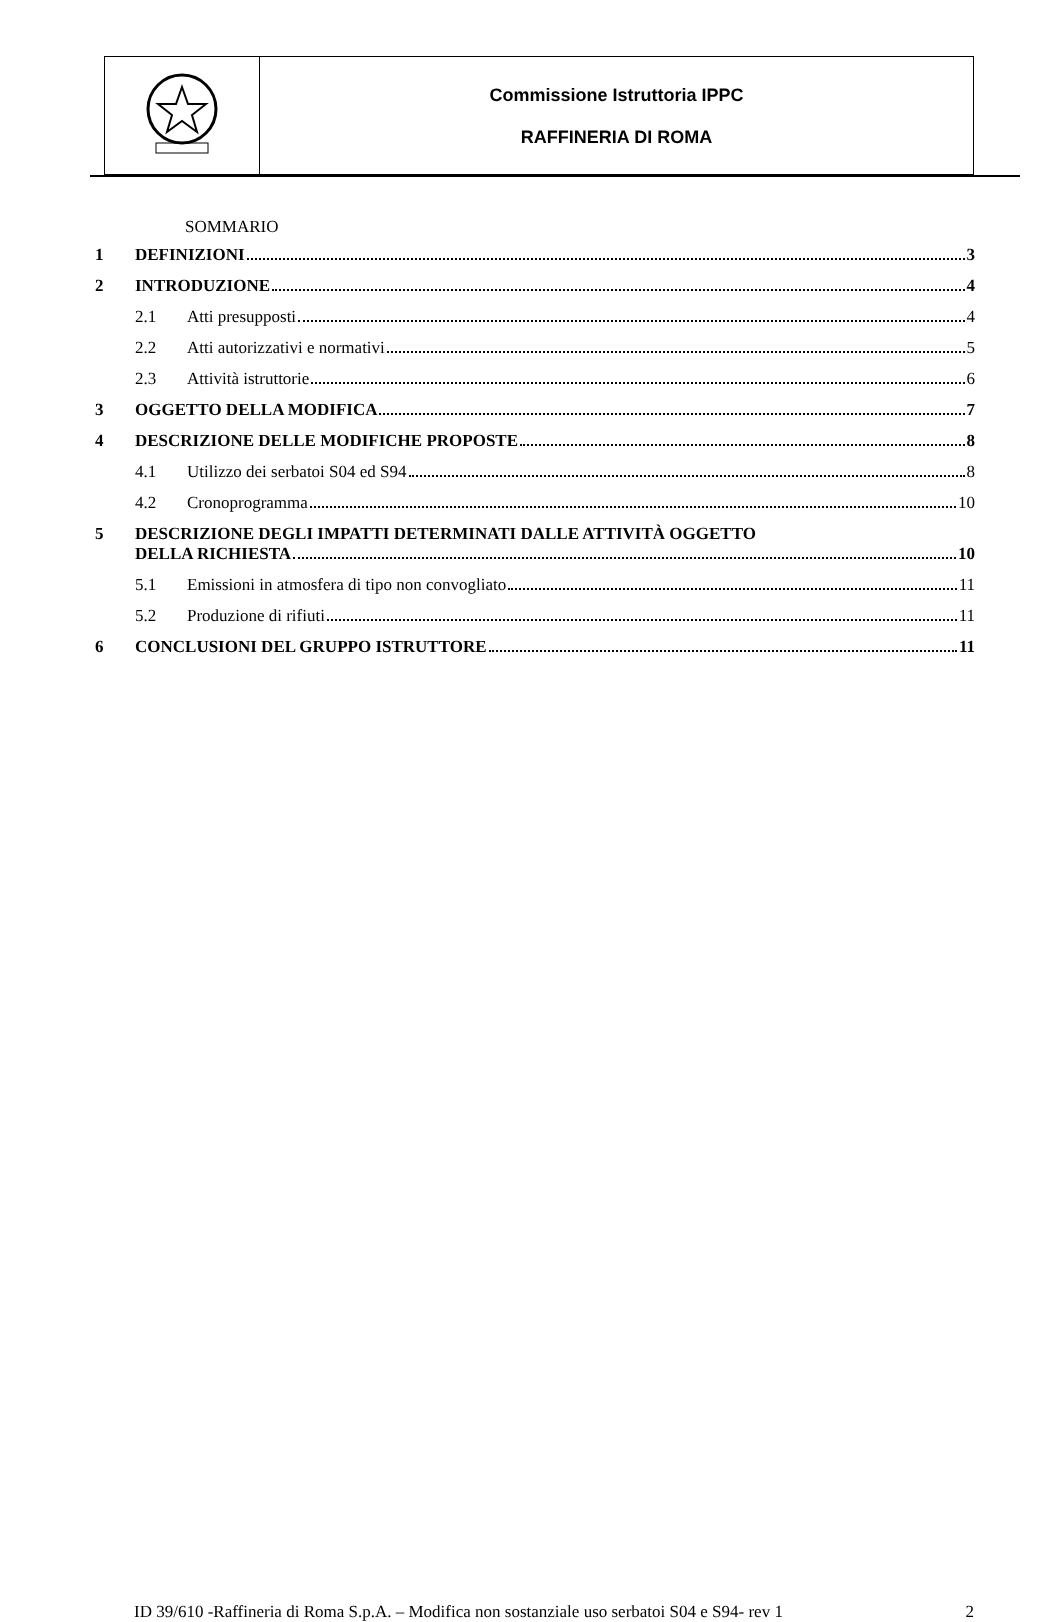| | Commissione Istruttoria IPPC RAFFINERIA DI ROMA |
SOMMARIO
1 DEFINIZIONI 3
2 INTRODUZIONE 4
2.1 Atti presupposti 4
2.2 Atti autorizzativi e normativi 5
2.3 Attività istruttorie 6
3 OGGETTO DELLA MODIFICA 7
4 DESCRIZIONE DELLE MODIFICHE PROPOSTE 8
4.1 Utilizzo dei serbatoi S04 ed S94 8
4.2 Cronoprogramma 10
5 DESCRIZIONE DEGLI IMPATTI DETERMINATI DALLE ATTIVITÀ OGGETTO
DELLA RICHIESTA 10
5.1 Emissioni in atmosfera di tipo non convogliato 11
5.2 Produzione di rifiuti 11
6 CONCLUSIONI DEL GRUPPO ISTRUTTORE 11
ID 39/610 -Raffineria di Roma S.p.A. – Modifica non sostanziale uso serbatoi S04 e S94- rev 1
2